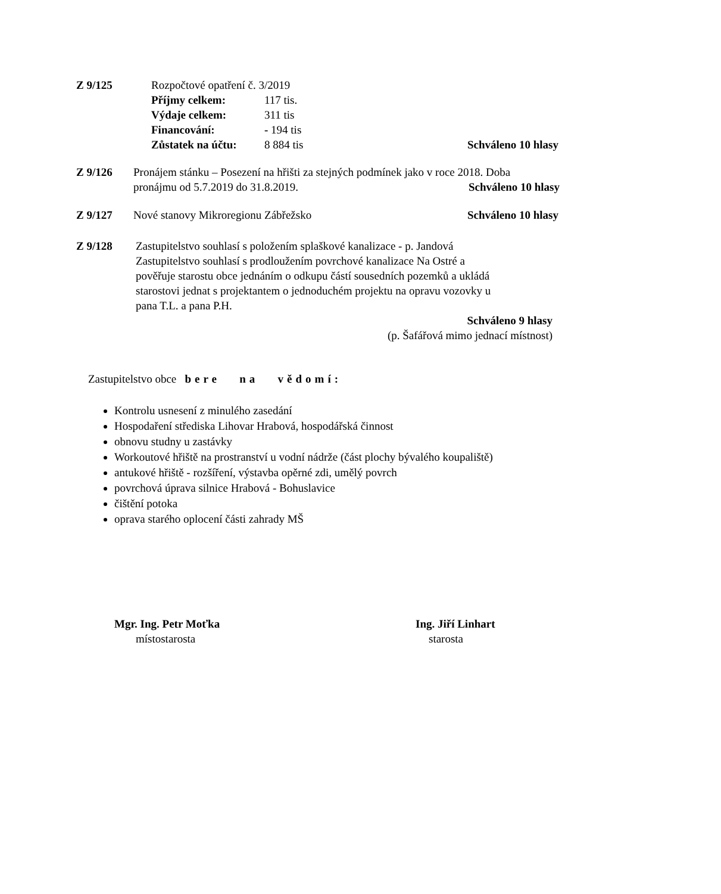Z 9/125 Rozpočtové opatření č. 3/2019
Příjmy celkem: 117 tis.
Výdaje celkem: 311 tis
Financování: - 194 tis
Zůstatek na účtu: 8 884 tis Schváleno 10 hlasy
Z 9/126 Pronájem stánku – Posezení na hřišti za stejných podmínek jako v roce 2018. Doba
pronájmu od 5.7.2019 do 31.8.2019. Schváleno 10 hlasy
Z 9/127 Nové stanovy Mikroregionu Zábřežsko Schváleno 10 hlasy
Z 9/128 Zastupitelstvo souhlasí s položením splaškové kanalizace - p. Jandová
Zastupitelstvo souhlasí s prodloužením povrchové kanalizace Na Ostré a
pověřuje starostu obce jednáním o odkupu částí sousedních pozemků a ukládá
starostovi jednat s projektantem o jednoduchém projektu na opravu vozovky u
pana T.L. a pana P.H.
Schváleno 9 hlasy
(p. Šafářová mimo jednací místnost)
Zastupitelstvo obce bere na vědomí:
Kontrolu usnesení z minulého zasedání
Hospodaření střediska Lihovar Hrabová, hospodářská činnost
obnovu studny u zastávky
Workoutové hřiště na prostranství u vodní nádrže (část plochy bývalého koupaliště)
antukové hřiště - rozšíření, výstavba opěrné zdi, umělý povrch
povrchová úprava silnice Hrabová - Bohuslavice
čištění potoka
oprava starého oplocení části zahrady MŠ
Mgr. Ing. Petr Moťka
místostarosta
Ing. Jiří Linhart
starosta